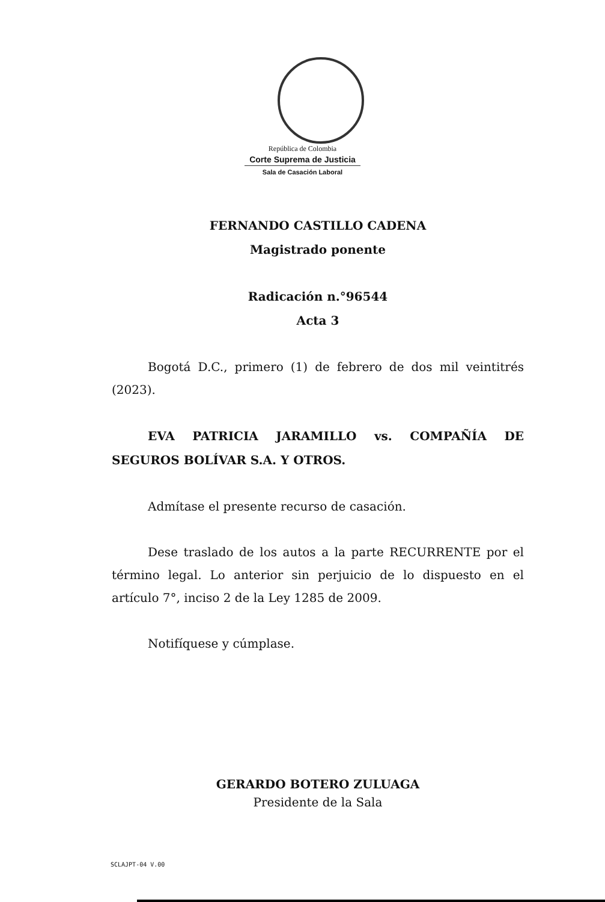República de Colombia
Corte Suprema de Justicia
Sala de Casación Laboral
FERNANDO CASTILLO CADENA
Magistrado ponente
Radicación n.°96544
Acta 3
Bogotá D.C., primero (1) de febrero de dos mil veintitrés (2023).
EVA PATRICIA JARAMILLO vs. COMPAÑÍA DE SEGUROS BOLÍVAR S.A. Y OTROS.
Admítase el presente recurso de casación.
Dese traslado de los autos a la parte RECURRENTE por el término legal. Lo anterior sin perjuicio de lo dispuesto en el artículo 7°, inciso 2 de la Ley 1285 de 2009.
Notifíquese y cúmplase.
GERARDO BOTERO ZULUAGA
Presidente de la Sala
SCLAJPT-04 V.00